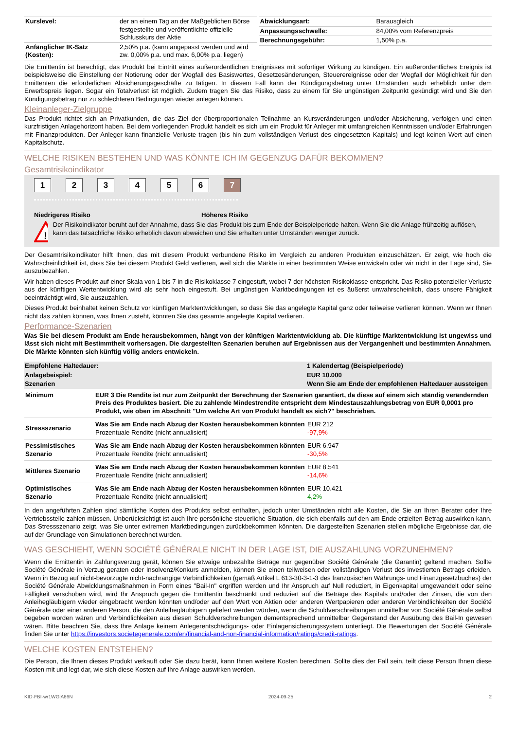| Kurslevel: | der an einem Tag an der Maßgeblichen Börse festgestellte und veröffentlichte offizielle Schlusskurs der Aktie |
| Anfänglicher IK-Satz (Kosten): | 2,50% p.a. (kann angepasst werden und wird zw. 0,00% p.a. und max. 6,00% p.a. liegen) |
| Abwicklungsart: | Barausgleich |
| Anpassungsschwelle: | 84,00% vom Referenzpreis |
| Berechnungsgebühr: | 1,50% p.a. |
Die Emittentin ist berechtigt, das Produkt bei Eintritt eines außerordentlichen Ereignisses mit sofortiger Wirkung zu kündigen. Ein außerordentliches Ereignis ist beispielsweise die Einstellung der Notierung oder der Wegfall des Basiswertes, Gesetzesänderungen, Steuerereignisse oder der Wegfall der Möglichkeit für den Emittenten die erforderlichen Absicherungsgeschäfte zu tätigen. In diesem Fall kann der Kündigungsbetrag unter Umständen auch erheblich unter dem Erwerbspreis liegen. Sogar ein Totalverlust ist möglich. Zudem tragen Sie das Risiko, dass zu einem für Sie ungünstigen Zeitpunkt gekündigt wird und Sie den Kündigungsbetrag nur zu schlechteren Bedingungen wieder anlegen können.
Kleinanleger-Zielgruppe
Das Produkt richtet sich an Privatkunden, die das Ziel der überproportionalen Teilnahme an Kursveränderungen und/oder Absicherung, verfolgen und einen kurzfristigen Anlagehorizont haben. Bei dem vorliegenden Produkt handelt es sich um ein Produkt für Anleger mit umfangreichen Kenntnissen und/oder Erfahrungen mit Finanzprodukten. Der Anleger kann finanzielle Verluste tragen (bis hin zum vollständigen Verlust des eingesetzten Kapitals) und legt keinen Wert auf einen Kapitalschutz.
WELCHE RISIKEN BESTEHEN UND WAS KÖNNTE ICH IM GEGENZUG DAFÜR BEKOMMEN?
Gesamtrisikoindikator
1234567
Niedrigeres Risiko Höheres Risiko
!
Der Risikoindikator beruht auf der Annahme, dass Sie das Produkt bis zum Ende der Beispielperiode halten. Wenn Sie die Anlage frühzeitig auflösen, kann das tatsächliche Risiko erheblich davon abweichen und Sie erhalten unter Umständen weniger zurück.
Der Gesamtrisikoindikator hilft Ihnen, das mit diesem Produkt verbundene Risiko im Vergleich zu anderen Produkten einzuschätzen. Er zeigt, wie hoch die Wahrscheinlichkeit ist, dass Sie bei diesem Produkt Geld verlieren, weil sich die Märkte in einer bestimmten Weise entwickeln oder wir nicht in der Lage sind, Sie auszubezahlen.
Wir haben dieses Produkt auf einer Skala von 1 bis 7 in die Risikoklasse 7 eingestuft, wobei 7 der höchsten Risikoklasse entspricht. Das Risiko potenzieller Verluste aus der künftigen Wertentwicklung wird als sehr hoch eingestuft. Bei ungünstigen Marktbedingungen ist es äußerst unwahrscheinlich, dass unsere Fähigkeit beeinträchtigt wird, Sie auszuzahlen.
Dieses Produkt beinhaltet keinen Schutz vor künftigen Marktentwicklungen, so dass Sie das angelegte Kapital ganz oder teilweise verlieren können. Wenn wir Ihnen nicht das zahlen können, was Ihnen zusteht, könnten Sie das gesamte angelegte Kapital verlieren.
Performance-Szenarien
Was Sie bei diesem Produkt am Ende herausbekommen, hängt von der künftigen Marktentwicklung ab. Die künftige Marktentwicklung ist ungewiss und lässt sich nicht mit Bestimmtheit vorhersagen. Die dargestellten Szenarien beruhen auf Ergebnissen aus der Vergangenheit und bestimmten Annahmen. Die Märkte könnten sich künftig völlig anders entwickeln.
| Empfohlene Haltedauer: | | 1 Kalendertag (Beispielperiode) |
| --- | --- | --- |
| Anlagebeispiel: | | EUR 10.000 |
| Szenarien | | Wenn Sie am Ende der empfohlenen Haltedauer aussteigen |
| Minimum | EUR 3 Die Rendite ist nur zum Zeitpunkt der Berechnung der Szenarien garantiert, da diese auf einem sich ständig verändernden Preis des Produktes basiert. Die zu zahlende Mindestrendite entspricht dem Mindestauszahlungsbetrag von EUR 0,0001 pro Produkt, wie oben im Abschnitt "Um welche Art von Produkt handelt es sich?" beschrieben. | |
| Stressszenario | Was Sie am Ende nach Abzug der Kosten herausbekommen könnten Prozentuale Rendite (nicht annualisiert) | EUR 212 -97,9% |
| Pessimistisches Szenario | Was Sie am Ende nach Abzug der Kosten herausbekommen könnten Prozentuale Rendite (nicht annualisiert) | EUR 6.947 -30,5% |
| Mittleres Szenario | Was Sie am Ende nach Abzug der Kosten herausbekommen könnten Prozentuale Rendite (nicht annualisiert) | EUR 8.541 -14,6% |
| Optimistisches Szenario | Was Sie am Ende nach Abzug der Kosten herausbekommen könnten Prozentuale Rendite (nicht annualisiert) | EUR 10.421 4,2% |
In den angeführten Zahlen sind sämtliche Kosten des Produkts selbst enthalten, jedoch unter Umständen nicht alle Kosten, die Sie an Ihren Berater oder Ihre Vertriebsstelle zahlen müssen. Unberücksichtigt ist auch Ihre persönliche steuerliche Situation, die sich ebenfalls auf den am Ende erzielten Betrag auswirken kann. Das Stressszenario zeigt, was Sie unter extremen Marktbedingungen zurückbekommen könnten. Die dargestellten Szenarien stellen mögliche Ergebnisse dar, die auf der Grundlage von Simulationen berechnet wurden.
WAS GESCHIEHT, WENN SOCIÉTÉ GÉNÉRALE NICHT IN DER LAGE IST, DIE AUSZAHLUNG VORZUNEHMEN?
Wenn die Emittentin in Zahlungsverzug gerät, können Sie etwaige unbezahlte Beträge nur gegenüber Société Générale (die Garantin) geltend machen. Sollte Société Générale in Verzug geraten oder Insolvenz/Konkurs anmelden, können Sie einen teilweisen oder vollständigen Verlust des investierten Betrags erleiden. Wenn in Bezug auf nicht-bevorzugte nicht-nachrangige Verbindlichkeiten (gemäß Artikel L 613-30-3-1-3 des französischen Währungs- und Finanzgesetzbuches) der Société Générale Abwicklungsmaßnahmen in Form eines "Bail-In" ergriffen werden und Ihr Anspruch auf Null reduziert, in Eigenkapital umgewandelt oder seine Fälligkeit verschoben wird, wird Ihr Anspruch gegen die Emittentin beschränkt und reduziert auf die Beträge des Kapitals und/oder der Zinsen, die von den Anleihegläubigern wieder eingebracht werden könnten und/oder auf den Wert von Aktien oder anderen Wertpapieren oder anderen Verbindlichkeiten der Société Générale oder einer anderen Person, die den Anleihegläubigern geliefert werden würden, wenn die Schuldverschreibungen unmittelbar von Société Générale selbst begeben worden wären und Verbindlichkeiten aus diesen Schuldverschreibungen dementsprechend unmittelbar Gegenstand der Ausübung des Bail-In gewesen wären. Bitte beachten Sie, dass Ihre Anlage keinem Anlegerentschädigungs- oder Einlagensicherungssystem unterliegt. Die Bewertungen der Société Générale finden Sie unter https://investors.societegenerale.com/en/financial-and-non-financial-information/ratings/credit-ratings.
WELCHE KOSTEN ENTSTEHEN?
Die Person, die Ihnen dieses Produkt verkauft oder Sie dazu berät, kann Ihnen weitere Kosten berechnen. Sollte dies der Fall sein, teilt diese Person Ihnen diese Kosten mit und legt dar, wie sich diese Kosten auf Ihre Anlage auswirken werden.
KID-FBI-wr1WGlA66N 2024-09-25 2